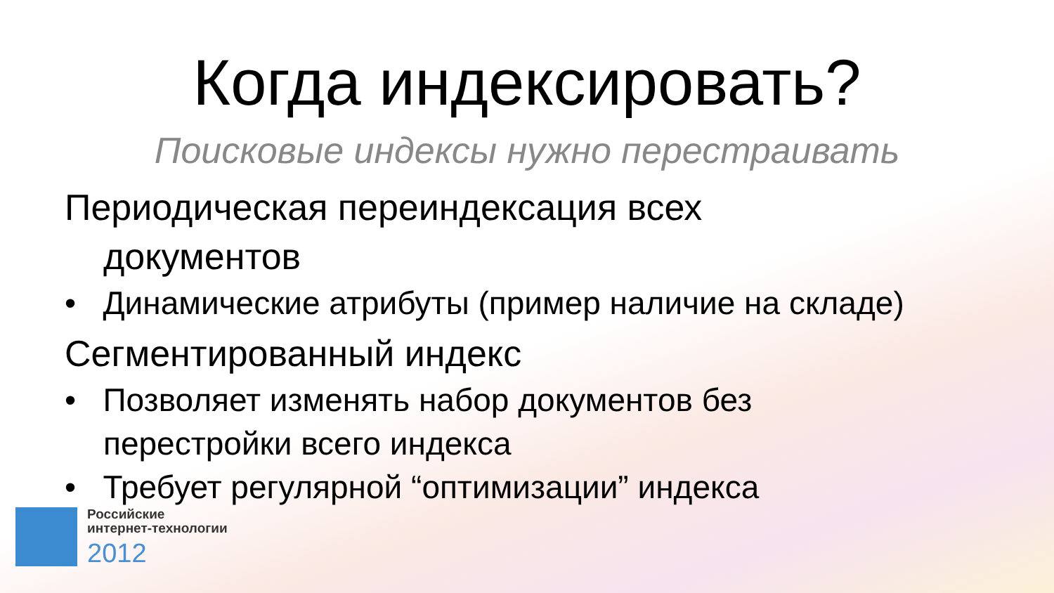Когда индексировать?
Поисковые индексы нужно перестраивать
Периодическая переиндексация всех документов
• Динамические атрибуты (пример наличие на складе)
Сегментированный индекс
• Позволяет изменять набор документов без перестройки всего индекса
• Требует регулярной “оптимизации” индекса
Российские
интернет-технологии
2012